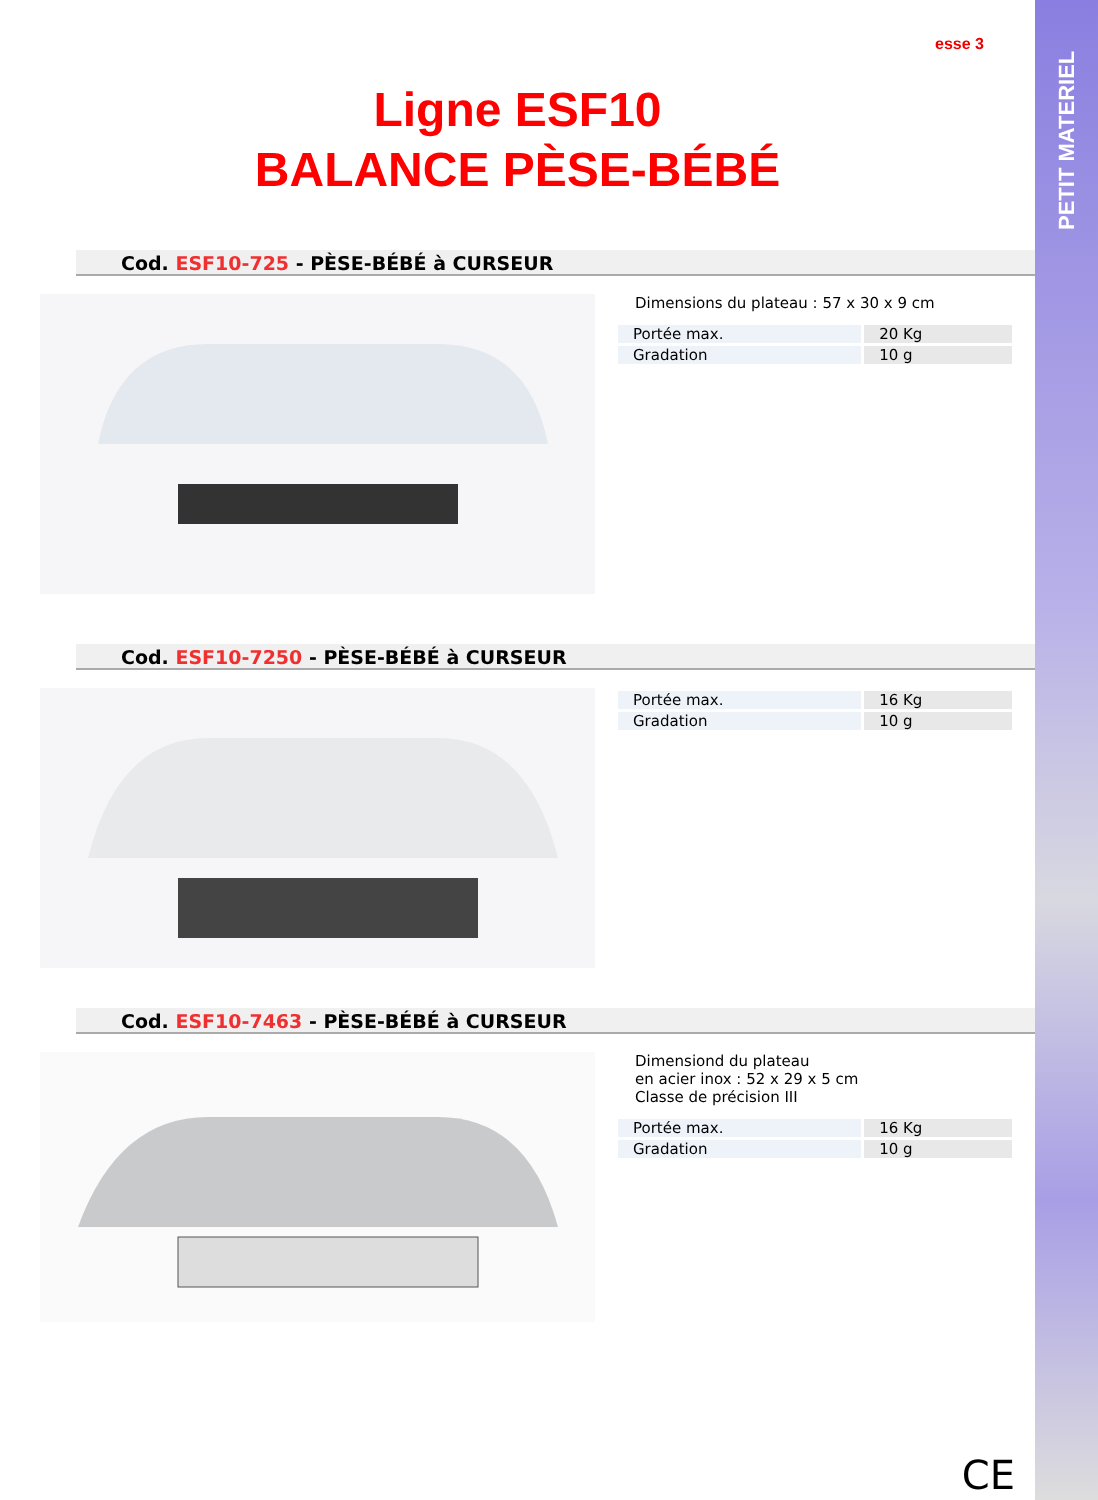PETIT MATERIEL
esse 3
Ligne ESF10
BALANCE PÈSE-BÉBÉ
Cod. ESF10-725 - PÈSE-BÉBÉ à CURSEUR
Dimensions du plateau : 57 x 30 x 9 cm
| Portée max. | 20 Kg |
| Gradation | 10 g |
Cod. ESF10-7250 - PÈSE-BÉBÉ à CURSEUR
| Portée max. | 16 Kg |
| Gradation | 10 g |
Cod. ESF10-7463 - PÈSE-BÉBÉ à CURSEUR
Dimensiond du plateau
en acier inox : 52 x 29 x 5 cm
Classe de précision III
| Portée max. | 16 Kg |
| Gradation | 10 g |
CE